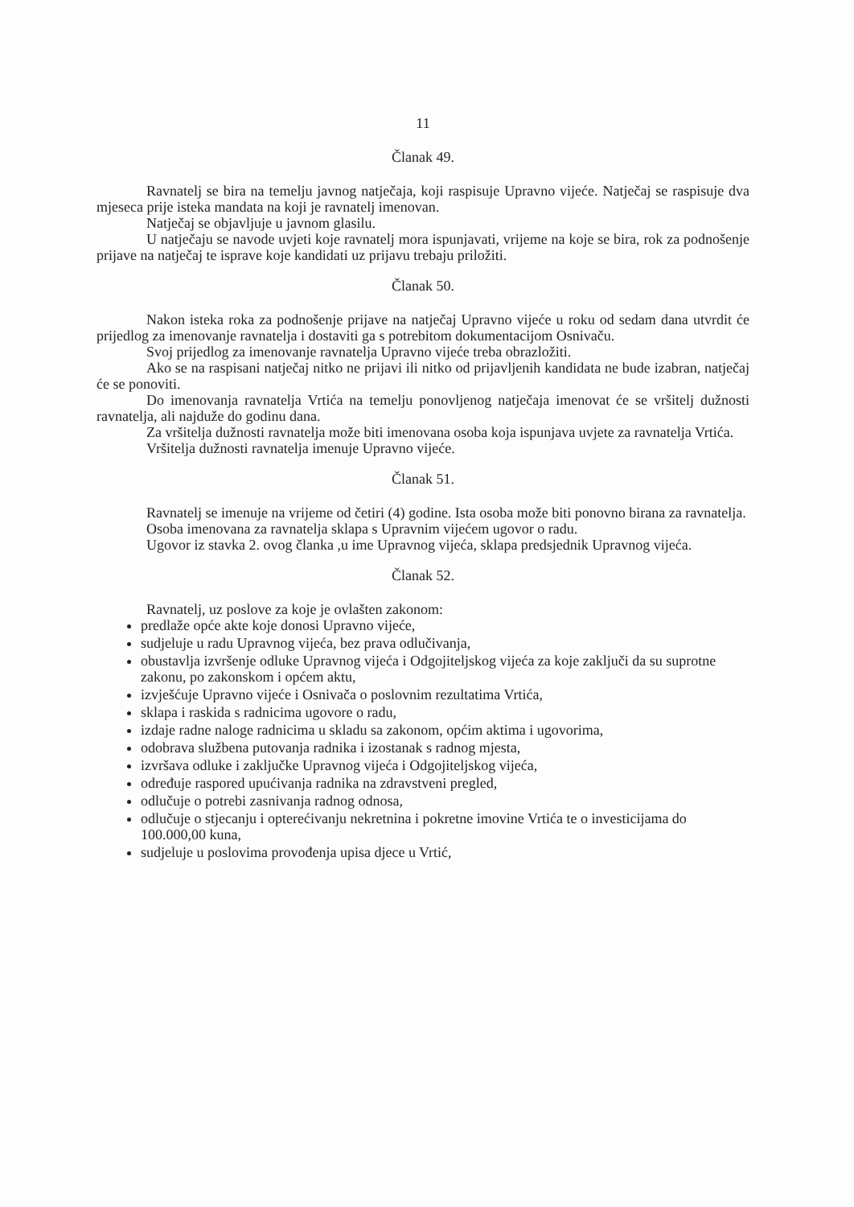11
Članak 49.
Ravnatelj se bira na temelju javnog natječaja, koji raspisuje Upravno vijeće. Natječaj se raspisuje dva mjeseca prije isteka mandata na koji je ravnatelj imenovan.
Natječaj se objavljuje u javnom glasilu.
U natječaju se navode uvjeti koje ravnatelj mora ispunjavati, vrijeme na koje se bira, rok za podnošenje prijave na natječaj te isprave koje kandidati uz prijavu trebaju priložiti.
Članak 50.
Nakon isteka roka za podnošenje prijave na natječaj Upravno vijeće u roku od sedam dana utvrdit će prijedlog za imenovanje ravnatelja i dostaviti ga s potrebitom dokumentacijom Osnivaču.
Svoj prijedlog za imenovanje ravnatelja Upravno vijeće treba obrazložiti.
Ako se na raspisani natječaj nitko ne prijavi ili nitko od prijavljenih kandidata ne bude izabran, natječaj će se ponoviti.
Do imenovanja ravnatelja Vrtića na temelju ponovljenog natječaja imenovat će se vršitelj dužnosti ravnatelja, ali najduže do godinu dana.
Za vršitelja dužnosti ravnatelja može biti imenovana osoba koja ispunjava uvjete za ravnatelja Vrtića.
Vršitelja dužnosti ravnatelja imenuje Upravno vijeće.
Članak 51.
Ravnatelj se imenuje na vrijeme od četiri (4) godine. Ista osoba može biti ponovno birana za ravnatelja.
Osoba imenovana za ravnatelja sklapa s Upravnim vijećem ugovor o radu.
Ugovor iz stavka 2. ovog članka ,u ime Upravnog vijeća, sklapa predsjednik Upravnog vijeća.
Članak 52.
Ravnatelj, uz poslove za koje je ovlašten zakonom:
predlaže opće akte koje donosi Upravno vijeće,
sudjeluje u radu Upravnog vijeća, bez prava odlučivanja,
obustavlja izvršenje odluke Upravnog vijeća i Odgojiteljskog vijeća za koje zaključi da su suprotne zakonu, po zakonskom i općem aktu,
izvješćuje Upravno vijeće i Osnivača o poslovnim rezultatima Vrtića,
sklapa i raskida s radnicima ugovore o radu,
izdaje radne naloge radnicima u skladu sa zakonom, općim aktima i ugovorima,
odobrava službena putovanja radnika i izostanak s radnog mjesta,
izvršava odluke i zaključke Upravnog vijeća i Odgojiteljskog vijeća,
određuje raspored upućivanja radnika na zdravstveni pregled,
odlučuje o potrebi zasnivanja radnog odnosa,
odlučuje o stjecanju i opterećivanju nekretnina i pokretne imovine Vrtića te o investicijama do 100.000,00 kuna,
sudjeluje u poslovima provođenja upisa djece u Vrtić,